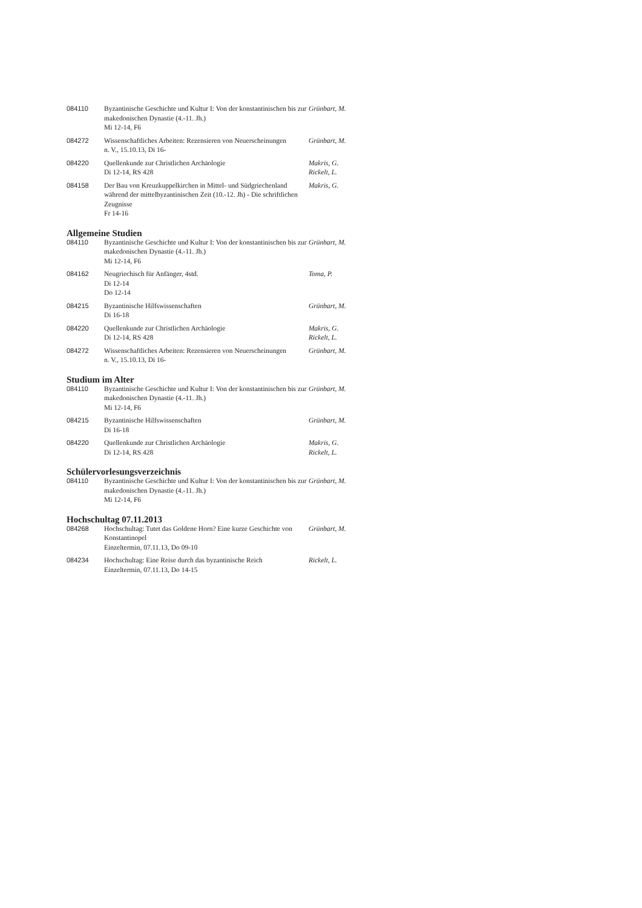| 084110 | Byzantinische Geschichte und Kultur I: Von der konstantinischen bis zur makedonischen Dynastie (4.-11. Jh.) Mi 12-14, F6 | Grünbart, M. |
| 084272 | Wissenschaftliches Arbeiten: Rezensieren von Neuerscheinungen n. V., 15.10.13, Di 16- | Grünbart, M. |
| 084220 | Quellenkunde zur Christlichen Archäologie Di 12-14, RS 428 | Makris, G. Rickelt, L. |
| 084158 | Der Bau von Kreuzkuppelkirchen in Mittel- und Südgriechenland während der mittelbyzantinischen Zeit (10.-12. Jh) - Die schriftlichen Zeugnisse Fr 14-16 | Makris, G. |
Allgemeine Studien
| 084110 | Byzantinische Geschichte und Kultur I: Von der konstantinischen bis zur makedonischen Dynastie (4.-11. Jh.) Mi 12-14, F6 | Grünbart, M. |
| 084162 | Neugriechisch für Anfänger, 4std. Di 12-14 Do 12-14 | Toma, P. |
| 084215 | Byzantinische Hilfswissenschaften Di 16-18 | Grünbart, M. |
| 084220 | Quellenkunde zur Christlichen Archäologie Di 12-14, RS 428 | Makris, G. Rickelt, L. |
| 084272 | Wissenschaftliches Arbeiten: Rezensieren von Neuerscheinungen n. V., 15.10.13, Di 16- | Grünbart, M. |
Studium im Alter
| 084110 | Byzantinische Geschichte und Kultur I: Von der konstantinischen bis zur makedonischen Dynastie (4.-11. Jh.) Mi 12-14, F6 | Grünbart, M. |
| 084215 | Byzantinische Hilfswissenschaften Di 16-18 | Grünbart, M. |
| 084220 | Quellenkunde zur Christlichen Archäologie Di 12-14, RS 428 | Makris, G. Rickelt, L. |
Schülervorlesungsverzeichnis
| 084110 | Byzantinische Geschichte und Kultur I: Von der konstantinischen bis zur makedonischen Dynastie (4.-11. Jh.) Mi 12-14, F6 | Grünbart, M. |
Hochschultag 07.11.2013
| 084268 | Hochschultag: Tutet das Goldene Horn? Eine kurze Geschichte von Konstantinopel Einzeltermin, 07.11.13, Do 09-10 | Grünbart, M. |
| 084234 | Hochschultag: Eine Reise durch das byzantinische Reich Einzeltermin, 07.11.13, Do 14-15 | Rickelt, L. |